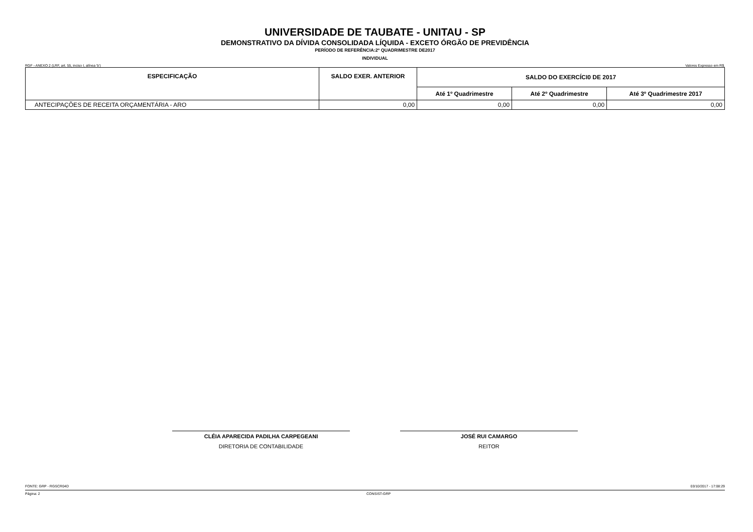UNIVERSIDADE DE TAUBATE - UNITAU - SP
DEMONSTRATIVO DA DÍVIDA CONSOLIDADA LÍQUIDA - EXCETO ÓRGÃO DE PREVIDÊNCIA
PERÍODO DE REFERÊNCIA:2º QUADRIMESTRE DE2017
INDIVIDUAL
RGF - ANEXO 2 (LRF, art. 55, inciso I, alínea 'b') Valores Expresso em R$.
| ESPECIFICAÇÃO | SALDO EXER. ANTERIOR | SALDO DO EXERCÍCI0 DE 2017 | | |
| --- | --- | --- | --- | --- |
| | | Até 1º Quadrimestre | Até 2º Quadrimestre | Até 3º Quadrimestre 2017 |
| ANTECIPAÇÕES DE RECEITA ORÇAMENTÁRIA - ARO | 0,00 | 0,00 | 0,00 | 0,00 |
CLÉIA APARECIDA PADILHA CARPEGEANI
DIRETORIA DE CONTABILIDADE
JOSÉ RUI CAMARGO
REITOR
FONTE: GRP - RGSCR04D 03/10/2017 - 17:08:29
Página: 2 CONSIST-GRP